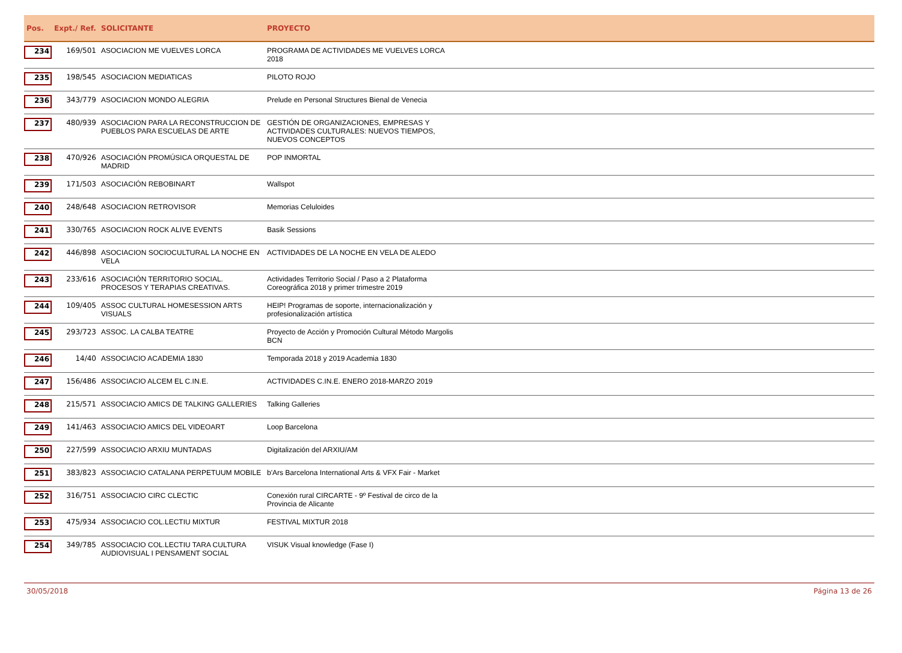| Pos. | Expt./ Ref. | SOLICITANTE | PROYECTO |
| --- | --- | --- | --- |
| 234 | 169/501 | ASOCIACION ME VUELVES LORCA | PROGRAMA DE ACTIVIDADES ME VUELVES LORCA 2018 |
| 235 | 198/545 | ASOCIACION MEDIATICAS | PILOTO ROJO |
| 236 | 343/779 | ASOCIACION MONDO ALEGRIA | Prelude en Personal Structures Bienal de Venecia |
| 237 | 480/939 | ASOCIACION PARA LA RECONSTRUCCION DE PUEBLOS PARA ESCUELAS DE ARTE | GESTIÓN DE ORGANIZACIONES, EMPRESAS Y ACTIVIDADES CULTURALES: NUEVOS TIEMPOS, NUEVOS CONCEPTOS |
| 238 | 470/926 | ASOCIACIÓN PROMÚSICA ORQUESTAL DE MADRID | POP INMORTAL |
| 239 | 171/503 | ASOCIACIÓN REBOBINART | Wallspot |
| 240 | 248/648 | ASOCIACION RETROVISOR | Memorias Celuloides |
| 241 | 330/765 | ASOCIACION ROCK ALIVE EVENTS | Basik Sessions |
| 242 | 446/898 | ASOCIACION SOCIOCULTURAL LA NOCHE EN VELA | ACTIVIDADES DE LA NOCHE EN VELA DE ALEDO |
| 243 | 233/616 | ASOCIACIÓN TERRITORIO SOCIAL. PROCESOS Y TERAPIAS CREATIVAS. | Actividades Territorio Social / Paso a 2 Plataforma Coreográfica 2018 y primer trimestre 2019 |
| 244 | 109/405 | ASSOC CULTURAL HOMESESSION ARTS VISUALS | HEIP! Programas de soporte, internacionalización y profesionalización artística |
| 245 | 293/723 | ASSOC. LA CALBA TEATRE | Proyecto de Acción y Promoción Cultural Método Margolis BCN |
| 246 | 14/40 | ASSOCIACIO ACADEMIA 1830 | Temporada 2018 y 2019 Academia 1830 |
| 247 | 156/486 | ASSOCIACIO ALCEM EL C.IN.E. | ACTIVIDADES C.IN.E. ENERO 2018-MARZO 2019 |
| 248 | 215/571 | ASSOCIACIO AMICS DE TALKING GALLERIES | Talking Galleries |
| 249 | 141/463 | ASSOCIACIO AMICS DEL VIDEOART | Loop Barcelona |
| 250 | 227/599 | ASSOCIACIO ARXIU MUNTADAS | Digitalización del ARXIU/AM |
| 251 | 383/823 | ASSOCIACIO CATALANA PERPETUUM MOBILE | b'Ars Barcelona International Arts & VFX Fair - Market |
| 252 | 316/751 | ASSOCIACIO CIRC CLECTIC | Conexión rural CIRCARTE - 9º Festival de circo de la Provincia de Alicante |
| 253 | 475/934 | ASSOCIACIO COL.LECTIU MIXTUR | FESTIVAL MIXTUR 2018 |
| 254 | 349/785 | ASSOCIACIO COL.LECTIU TARA CULTURA AUDIOVISUAL I PENSAMENT SOCIAL | VISUK Visual knowledge (Fase I) |
30/05/2018 Página 13 de 26